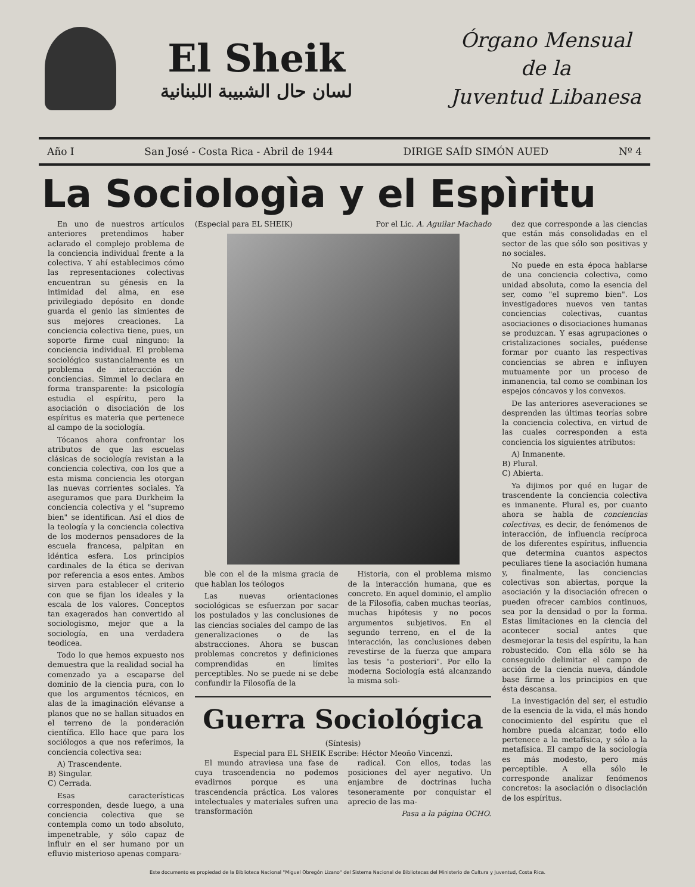El Sheik
لسان حال الشبيبة اللبنانية
Órgano Mensual
de la
Juventud Libanesa
Año I San José - Costa Rica - Abril de 1944 DIRIGE SAÍD SIMÓN AUED Nº 4
La Sociologìa y el Espìritu
En uno de nuestros artículos anteriores pretendimos haber aclarado el complejo problema de la conciencia individual frente a la colectiva. Y ahí establecimos cómo las representaciones colectivas encuentran su génesis en la intimidad del alma, en ese privilegiado depósito en donde guarda el genio las simientes de sus mejores creaciones. La conciencia colectiva tiene, pues, un soporte firme cual ninguno: la conciencia individual. El problema sociológico sustancialmente es un problema de interacción de conciencias. Simmel lo declara en forma transparente: la psicología estudia el espíritu, pero la asociación o disociación de los espíritus es materia que pertenece al campo de la sociología.
Tócanos ahora confrontar los atributos de que las escuelas clásicas de sociología revistan a la conciencia colectiva, con los que a esta misma conciencia les otorgan las nuevas corrientes sociales. Ya aseguramos que para Durkheim la conciencia colectiva y el "supremo bien" se identifican. Así el dios de la teología y la conciencia colectiva de los modernos pensadores de la escuela francesa, palpitan en idéntica esfera. Los principios cardinales de la ética se derivan por referencia a esos entes. Ambos sirven para establecer el criterio con que se fijan los ideales y la escala de los valores. Conceptos tan exagerados han convertido al sociologismo, mejor que a la sociología, en una verdadera teodicea.
Todo lo que hemos expuesto nos demuestra que la realidad social ha comenzado ya a escaparse del dominio de la ciencia pura, con lo que los argumentos técnicos, en alas de la imaginación elévanse a planos que no se hallan situados en el terreno de la ponderación científica. Ello hace que para los sociólogos a que nos referimos, la conciencia colectiva sea:
A) Trascendente.
B) Singular.
C) Cerrada.
Esas características corresponden, desde luego, a una conciencia colectiva que se contempla como un todo absoluto, impenetrable, y sólo capaz de influir en el ser humano por un efluvio misterioso apenas compara-
(Especial para EL SHEIK) Por el Lic. A. Aguilar Machado
ble con el de la misma gracia de que hablan los teólogos
Las nuevas orientaciones sociológicas se esfuerzan por sacar los postulados y las conclusiones de las ciencias sociales del campo de las generalizaciones o de las abstracciones. Ahora se buscan problemas concretos y definiciones comprendidas en límites perceptibles. No se puede ni se debe confundir la Filosofía de la
Historia, con el problema mismo de la interacción humana, que es concreto. En aquel dominio, el amplio de la Filosofía, caben muchas teorías, muchas hipótesis y no pocos argumentos subjetivos. En el segundo terreno, en el de la interacción, las conclusiones deben revestirse de la fuerza que ampara las tesis "a posteriori". Por ello la moderna Sociología está alcanzando la misma soli-
Guerra Sociológica
(Síntesis)
Especial para EL SHEIK Escribe: Héctor Meoño Vincenzi.
El mundo atraviesa una fase de cuya trascendencia no podemos evadirnos porque es una trascendencia práctica. Los valores intelectuales y materiales sufren una transformación
radical. Con ellos, todas las posiciones del ayer negativo. Un enjambre de doctrinas lucha tesoneramente por conquistar el aprecio de las ma-
Pasa a la página OCHO.
dez que corresponde a las ciencias que están más consolidadas en el sector de las que sólo son positivas y no sociales.
No puede en esta época hablarse de una conciencia colectiva, como unidad absoluta, como la esencia del ser, como "el supremo bien". Los investigadores nuevos ven tantas conciencias colectivas, cuantas asociaciones o disociaciones humanas se produzcan. Y esas agrupaciones o cristalizaciones sociales, puédense formar por cuanto las respectivas conciencias se abren e influyen mutuamente por un proceso de inmanencia, tal como se combinan los espejos cóncavos y los convexos.
De las anteriores aseveraciones se desprenden las últimas teorías sobre la conciencia colectiva, en virtud de las cuales corresponden a esta conciencia los siguientes atributos:
A) Inmanente.
B) Plural.
C) Abierta.
Ya dijimos por qué en lugar de trascendente la conciencia colectiva es inmanente. Plural es, por cuanto ahora se habla de conciencias colectivas, es decir, de fenómenos de interacción, de influencia recíproca de los diferentes espíritus, influencia que determina cuantos aspectos peculiares tiene la asociación humana y, finalmente, las conciencias colectivas son abiertas, porque la asociación y la disociación ofrecen o pueden ofrecer cambios continuos, sea por la densidad o por la forma. Estas limitaciones en la ciencia del acontecer social antes que desmejorar la tesis del espíritu, la han robustecido. Con ella sólo se ha conseguido delimitar el campo de acción de la ciencia nueva, dándole base firme a los principios en que ésta descansa.
La investigación del ser, el estudio de la esencia de la vida, el más hondo conocimiento del espíritu que el hombre pueda alcanzar, todo ello pertenece a la metafísica, y sólo a la metafísica. El campo de la sociología es más modesto, pero más perceptible. A ella sólo le corresponde analizar fenómenos concretos: la asociación o disociación de los espíritus.
Este documento es propiedad de la Biblioteca Nacional "Miguel Obregón Lizano" del Sistema Nacional de Bibliotecas del Ministerio de Cultura y Juventud, Costa Rica.